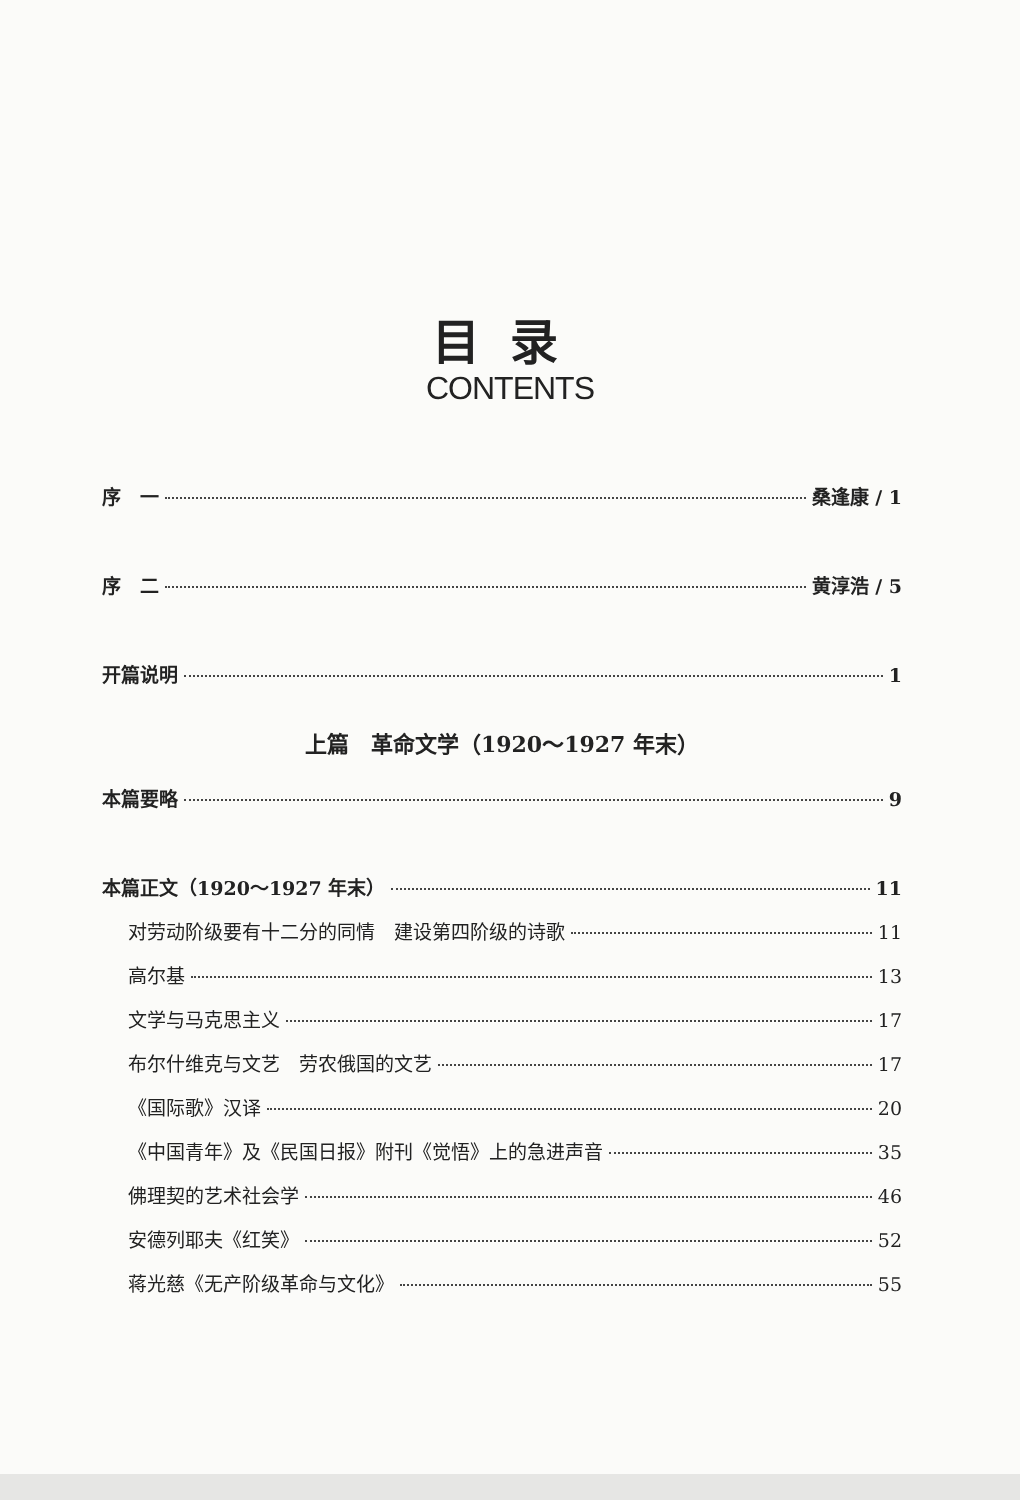目录
CONTENTS
序　一 桑逢康 / 1
序　二 黄淳浩 / 5
开篇说明 1
上篇　革命文学（1920～1927 年末）
本篇要略 9
本篇正文（1920～1927 年末） 11
对劳动阶级要有十二分的同情　建设第四阶级的诗歌 11
高尔基 13
文学与马克思主义 17
布尔什维克与文艺　劳农俄国的文艺 17
《国际歌》汉译 20
《中国青年》及《民国日报》附刊《觉悟》上的急进声音 35
佛理契的艺术社会学 46
安德列耶夫《红笑》 52
蒋光慈《无产阶级革命与文化》 55